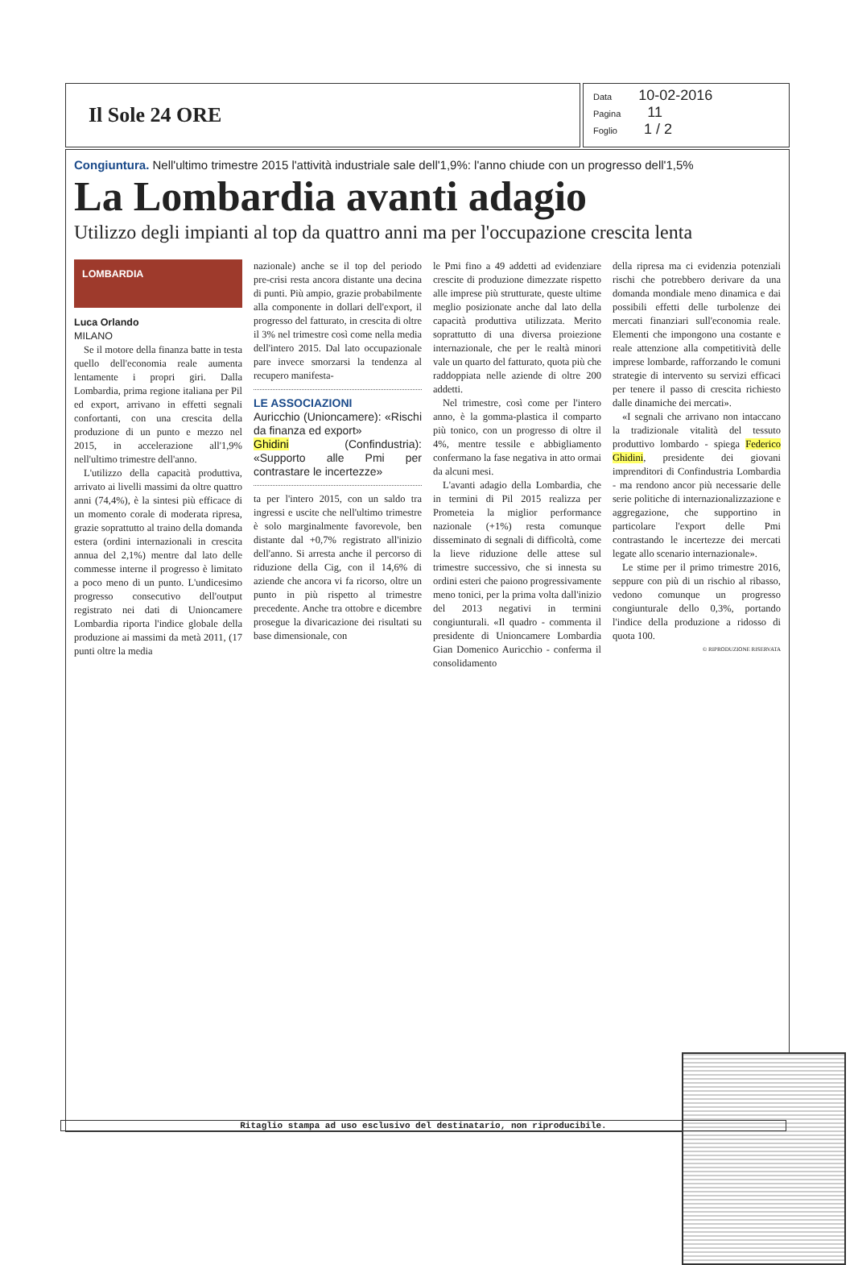Il Sole 24 ORE
Data 10-02-2016
Pagina 11
Foglio 1 / 2
Congiuntura. Nell'ultimo trimestre 2015 l'attività industriale sale dell'1,9%: l'anno chiude con un progresso dell'1,5%
La Lombardia avanti adagio
Utilizzo degli impianti al top da quattro anni ma per l'occupazione crescita lenta
LOMBARDIA
Luca Orlando
MILANO
Se il motore della finanza batte in testa quello dell'economia reale aumenta lentamente i propri giri. Dalla Lombardia, prima regione italiana per Pil ed export, arrivano in effetti segnali confortanti, con una crescita della produzione di un punto e mezzo nel 2015, in accelerazione all'1,9% nell'ultimo trimestre dell'anno.
L'utilizzo della capacità produttiva, arrivato ai livelli massimi da oltre quattro anni (74,4%), è la sintesi più efficace di un momento corale di moderata ripresa, grazie soprattutto al traino della domanda estera (ordini internazionali in crescita annua del 2,1%) mentre dal lato delle commesse interne il progresso è limitato a poco meno di un punto. L'undicesimo progresso consecutivo dell'output registrato nei dati di Unioncamere Lombardia riporta l'indice globale della produzione ai massimi da metà 2011, (17 punti oltre la media
nazionale) anche se il top del periodo pre-crisi resta ancora distante una decina di punti. Più ampio, grazie probabilmente alla componente in dollari dell'export, il progresso del fatturato, in crescita di oltre il 3% nel trimestre così come nella media dell'intero 2015. Dal lato occupazionale pare invece smorzarsi la tendenza al recupero manifesta-
LE ASSOCIAZIONI
Auricchio (Unioncamere): «Rischi da finanza ed export»
Ghidini (Confindustria): «Supporto alle Pmi per contrastare le incertezze»
ta per l'intero 2015, con un saldo tra ingressi e uscite che nell'ultimo trimestre è solo marginalmente favorevole, ben distante dal +0,7% registrato all'inizio dell'anno. Si arresta anche il percorso di riduzione della Cig, con il 14,6% di aziende che ancora vi fa ricorso, oltre un punto in più rispetto al trimestre precedente. Anche tra ottobre e dicembre prosegue la divaricazione dei risultati su base dimensionale, con
le Pmi fino a 49 addetti ad evidenziare crescite di produzione dimezzate rispetto alle imprese più strutturate, queste ultime meglio posizionate anche dal lato della capacità produttiva utilizzata. Merito soprattutto di una diversa proiezione internazionale, che per le realtà minori vale un quarto del fatturato, quota più che raddoppiata nelle aziende di oltre 200 addetti.
Nel trimestre, così come per l'intero anno, è la gomma-plastica il comparto più tonico, con un progresso di oltre il 4%, mentre tessile e abbigliamento confermano la fase negativa in atto ormai da alcuni mesi.
L'avanti adagio della Lombardia, che in termini di Pil 2015 realizza per Prometeia la miglior performance nazionale (+1%) resta comunque disseminato di segnali di difficoltà, come la lieve riduzione delle attese sul trimestre successivo, che si innesta su ordini esteri che paiono progressivamente meno tonici, per la prima volta dall'inizio del 2013 negativi in termini congiunturali. «Il quadro - commenta il presidente di Unioncamere Lombardia Gian Domenico Auricchio - conferma il consolidamento
della ripresa ma ci evidenzia potenziali rischi che potrebbero derivare da una domanda mondiale meno dinamica e dai possibili effetti delle turbolenze dei mercati finanziari sull'economia reale. Elementi che impongono una costante e reale attenzione alla competitività delle imprese lombarde, rafforzando le comuni strategie di intervento su servizi efficaci per tenere il passo di crescita richiesto dalle dinamiche dei mercati».
«I segnali che arrivano non intaccano la tradizionale vitalità del tessuto produttivo lombardo - spiega Federico Ghidini, presidente dei giovani imprenditori di Confindustria Lombardia - ma rendono ancor più necessarie delle serie politiche di internazionalizzazione e aggregazione, che supportino in particolare l'export delle Pmi contrastando le incertezze dei mercati legate allo scenario internazionale».
Le stime per il primo trimestre 2016, seppure con più di un rischio al ribasso, vedono comunque un progresso congiunturale dello 0,3%, portando l'indice della produzione a ridosso di quota 100.
© RIPRODUZIONE RISERVATA
Ritaglio stampa ad uso esclusivo del destinatario, non riproducibile.